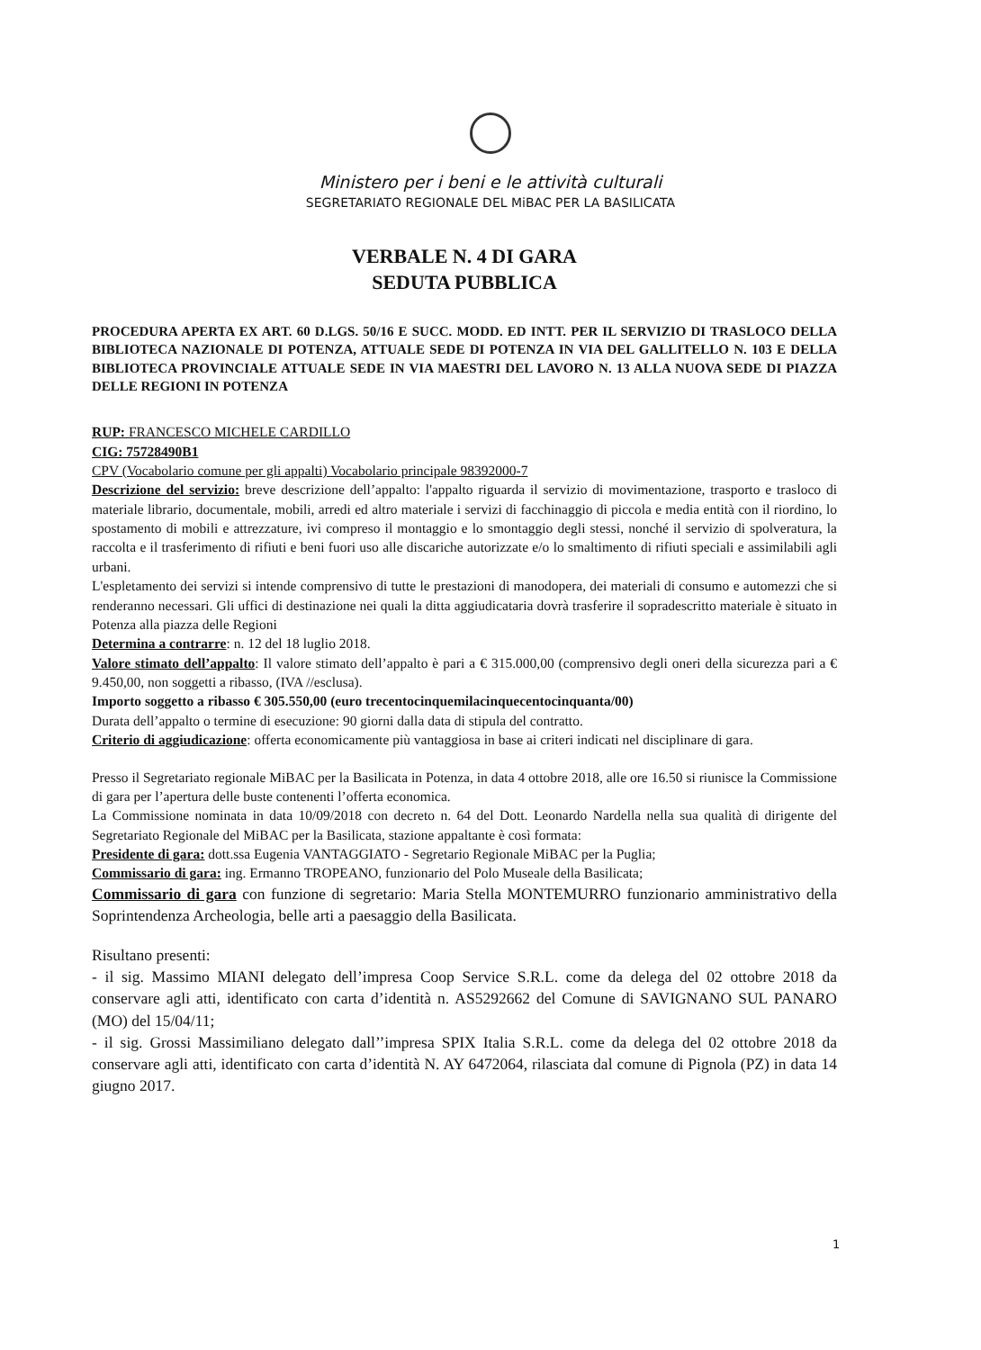Ministero per i beni e le attività culturali
SEGRETARIATO REGIONALE DEL MiBAC PER LA BASILICATA
VERBALE N. 4 DI GARA
SEDUTA PUBBLICA
PROCEDURA APERTA EX ART. 60 D.LGS. 50/16 E SUCC. MODD. ED INTT. PER IL SERVIZIO DI TRASLOCO DELLA BIBLIOTECA NAZIONALE DI POTENZA, ATTUALE SEDE DI POTENZA IN VIA DEL GALLITELLO N. 103 E DELLA BIBLIOTECA PROVINCIALE ATTUALE SEDE IN VIA MAESTRI DEL LAVORO N. 13 ALLA NUOVA SEDE DI PIAZZA DELLE REGIONI IN POTENZA
RUP: FRANCESCO MICHELE CARDILLO
CIG: 75728490B1
CPV (Vocabolario comune per gli appalti) Vocabolario principale 98392000-7
Descrizione del servizio: breve descrizione dell’appalto: l'appalto riguarda il servizio di movimentazione, trasporto e trasloco di materiale librario, documentale, mobili, arredi ed altro materiale i servizi di facchinaggio di piccola e media entità con il riordino, lo spostamento di mobili e attrezzature, ivi compreso il montaggio e lo smontaggio degli stessi, nonché il servizio di spolveratura, la raccolta e il trasferimento di rifiuti e beni fuori uso alle discariche autorizzate e/o lo smaltimento di rifiuti speciali e assimilabili agli urbani.
L'espletamento dei servizi si intende comprensivo di tutte le prestazioni di manodopera, dei materiali di consumo e automezzi che si renderanno necessari. Gli uffici di destinazione nei quali la ditta aggiudicataria dovrà trasferire il sopradescritto materiale è situato in Potenza alla piazza delle Regioni
Determina a contrarre: n. 12 del 18 luglio 2018.
Valore stimato dell’appalto: Il valore stimato dell’appalto è pari a € 315.000,00 (comprensivo degli oneri della sicurezza pari a € 9.450,00, non soggetti a ribasso, (IVA //esclusa).
Importo soggetto a ribasso € 305.550,00 (euro trecentocinquemilacinquecentocinquanta/00)
Durata dell’appalto o termine di esecuzione: 90 giorni dalla data di stipula del contratto.
Criterio di aggiudicazione: offerta economicamente più vantaggiosa in base ai criteri indicati nel disciplinare di gara.
Presso il Segretariato regionale MiBAC per la Basilicata in Potenza, in data 4 ottobre 2018, alle ore 16.50 si riunisce la Commissione di gara per l’apertura delle buste contenenti l’offerta economica.
La Commissione nominata in data 10/09/2018 con decreto n. 64 del Dott. Leonardo Nardella nella sua qualità di dirigente del Segretariato Regionale del MiBAC per la Basilicata, stazione appaltante è così formata:
Presidente di gara: dott.ssa Eugenia VANTAGGIATO - Segretario Regionale MiBAC per la Puglia;
Commissario di gara: ing. Ermanno TROPEANO, funzionario del Polo Museale della Basilicata;
Commissario di gara con funzione di segretario: Maria Stella MONTEMURRO funzionario amministrativo della Soprintendenza Archeologia, belle arti a paesaggio della Basilicata.
Risultano presenti:
- il sig. Massimo MIANI delegato dell’impresa Coop Service S.R.L. come da delega del 02 ottobre 2018 da conservare agli atti, identificato con carta d’identità n. AS5292662 del Comune di SAVIGNANO SUL PANARO (MO) del 15/04/11;
- il sig. Grossi Massimiliano delegato dall’’impresa SPIX Italia S.R.L. come da delega del 02 ottobre 2018 da conservare agli atti, identificato con carta d’identità N. AY 6472064, rilasciata dal comune di Pignola (PZ) in data 14 giugno 2017.
1